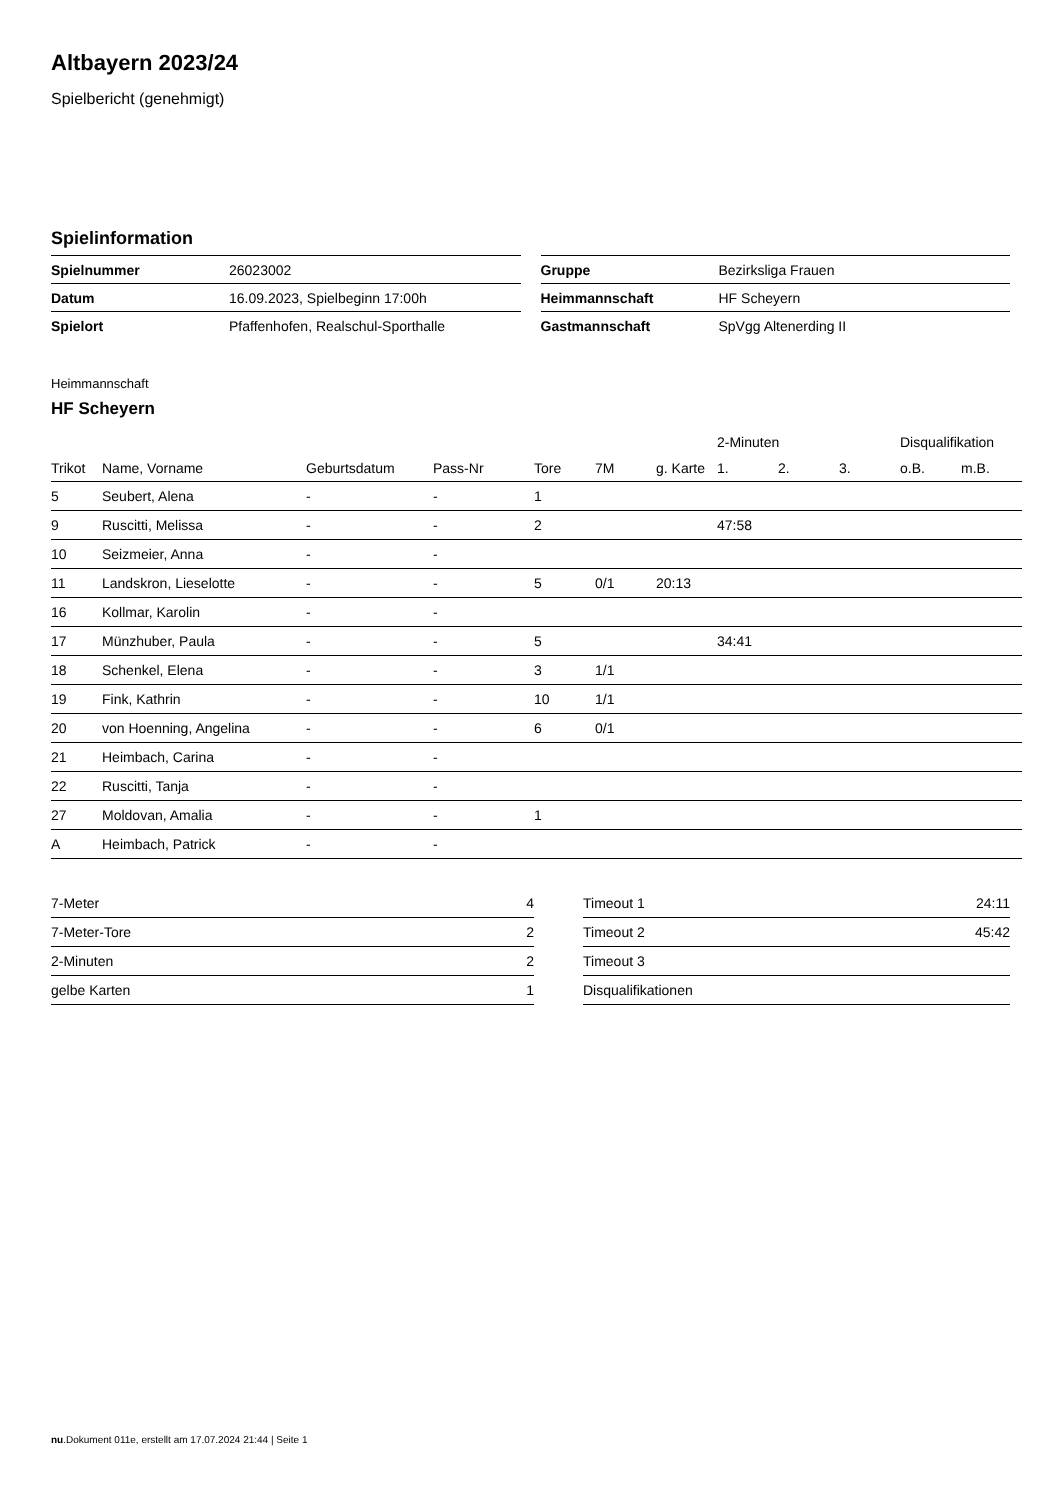Altbayern 2023/24
Spielbericht (genehmigt)
Spielinformation
| Spielnummer | 26023002 |
| Datum | 16.09.2023, Spielbeginn 17:00h |
| Spielort | Pfaffenhofen, Realschul-Sporthalle |
| Gruppe | Bezirksliga Frauen |
| Heimmannschaft | HF Scheyern |
| Gastmannschaft | SpVgg Altenerding II |
Heimmannschaft
HF Scheyern
| | | | | | | | 2-Minuten | | | Disqualifikation | |
| --- | --- | --- | --- | --- | --- | --- | --- | --- | --- | --- | --- |
| Trikot | Name, Vorname | Geburtsdatum | Pass-Nr | Tore | 7M | g. Karte | 1. | 2. | 3. | o.B. | m.B. |
| 5 | Seubert, Alena | - | - | 1 | | | | | | | |
| 9 | Ruscitti, Melissa | - | - | 2 | | | 47:58 | | | | |
| 10 | Seizmeier, Anna | - | - | | | | | | | | |
| 11 | Landskron, Lieselotte | - | - | 5 | 0/1 | 20:13 | | | | | |
| 16 | Kollmar, Karolin | - | - | | | | | | | | |
| 17 | Münzhuber, Paula | - | - | 5 | | | 34:41 | | | | |
| 18 | Schenkel, Elena | - | - | 3 | 1/1 | | | | | | |
| 19 | Fink, Kathrin | - | - | 10 | 1/1 | | | | | | |
| 20 | von Hoenning, Angelina | - | - | 6 | 0/1 | | | | | | |
| 21 | Heimbach, Carina | - | - | | | | | | | | |
| 22 | Ruscitti, Tanja | - | - | | | | | | | | |
| 27 | Moldovan, Amalia | - | - | 1 | | | | | | | |
| A | Heimbach, Patrick | - | - | | | | | | | | |
| 7-Meter | 4 |
| 7-Meter-Tore | 2 |
| 2-Minuten | 2 |
| gelbe Karten | 1 |
| Timeout 1 | 24:11 |
| Timeout 2 | 45:42 |
| Timeout 3 | |
| Disqualifikationen | |
nu.Dokument 011e, erstellt am 17.07.2024 21:44 | Seite 1